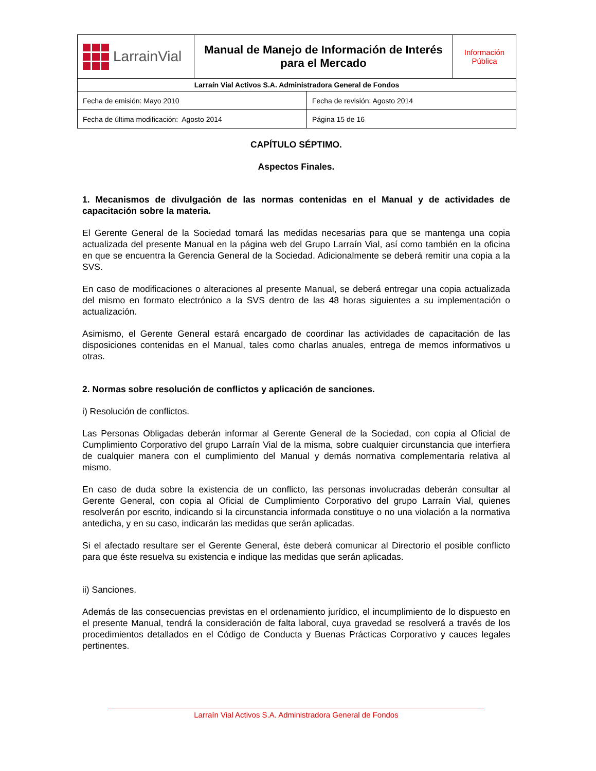| LarrainVial | Manual de Manejo de Información de Interés para el Mercado | Información Pública |
| Larraín Vial Activos S.A. Administradora General de Fondos | | |
| Fecha de emisión: Mayo 2010 | Fecha de revisión: Agosto 2014 |
| Fecha de última modificación: Agosto 2014 | Página 15 de 16 |
CAPÍTULO SÉPTIMO.
Aspectos Finales.
1. Mecanismos de divulgación de las normas contenidas en el Manual y de actividades de capacitación sobre la materia.
El Gerente General de la Sociedad tomará las medidas necesarias para que se mantenga una copia actualizada del presente Manual en la página web del Grupo Larraín Vial, así como también en la oficina en que se encuentra la Gerencia General de la Sociedad. Adicionalmente se deberá remitir una copia a la SVS.
En caso de modificaciones o alteraciones al presente Manual, se deberá entregar una copia actualizada del mismo en formato electrónico a la SVS dentro de las 48 horas siguientes a su implementación o actualización.
Asimismo, el Gerente General estará encargado de coordinar las actividades de capacitación de las disposiciones contenidas en el Manual, tales como charlas anuales, entrega de memos informativos u otras.
2. Normas sobre resolución de conflictos y aplicación de sanciones.
i) Resolución de conflictos.
Las Personas Obligadas deberán informar al Gerente General de la Sociedad, con copia al Oficial de Cumplimiento Corporativo del grupo Larraín Vial de la misma, sobre cualquier circunstancia que interfiera de cualquier manera con el cumplimiento del Manual y demás normativa complementaria relativa al mismo.
En caso de duda sobre la existencia de un conflicto, las personas involucradas deberán consultar al Gerente General, con copia al Oficial de Cumplimiento Corporativo del grupo Larraín Vial, quienes resolverán por escrito, indicando si la circunstancia informada constituye o no una violación a la normativa antedicha, y en su caso, indicarán las medidas que serán aplicadas.
Si el afectado resultare ser el Gerente General, éste deberá comunicar al Directorio el posible conflicto para que éste resuelva su existencia e indique las medidas que serán aplicadas.
ii) Sanciones.
Además de las consecuencias previstas en el ordenamiento jurídico, el incumplimiento de lo dispuesto en el presente Manual, tendrá la consideración de falta laboral, cuya gravedad se resolverá a través de los procedimientos detallados en el Código de Conducta y Buenas Prácticas Corporativo y cauces legales pertinentes.
Larraín Vial Activos S.A. Administradora General de Fondos